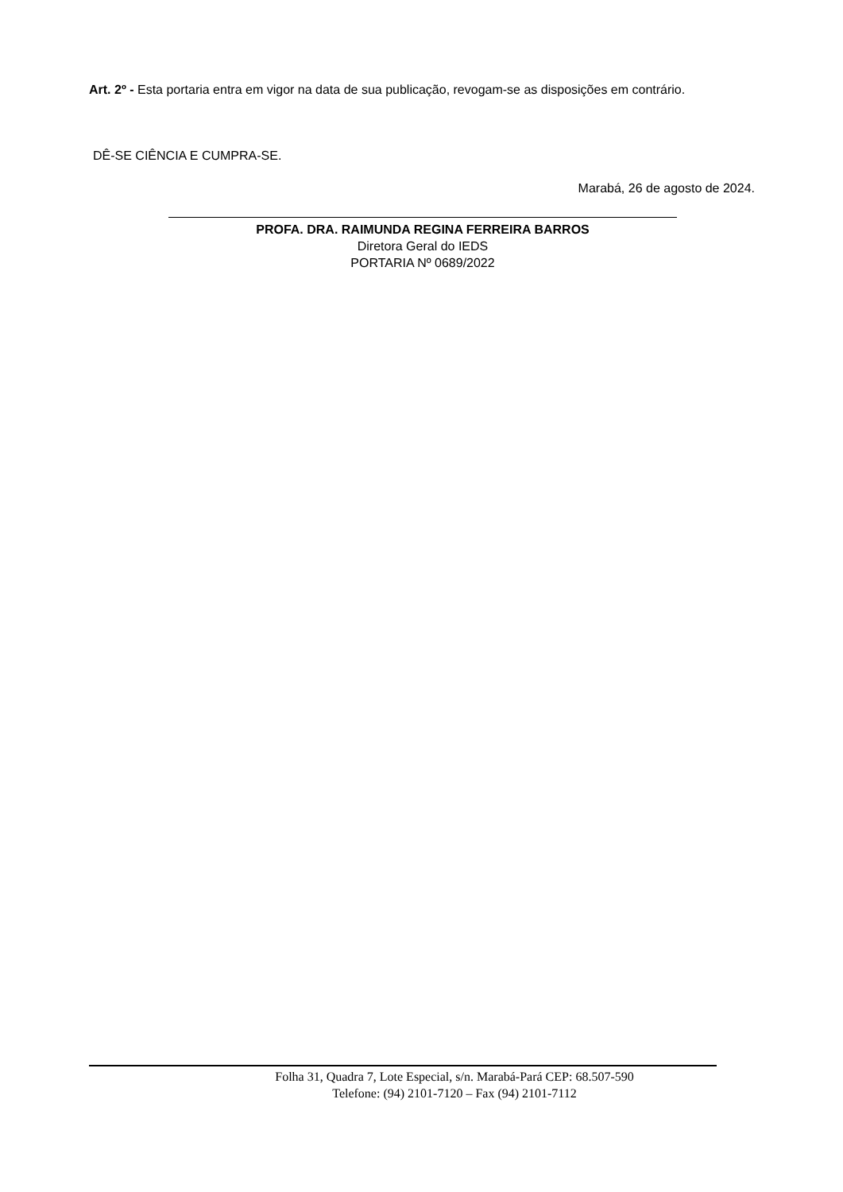Art. 2º - Esta portaria entra em vigor na data de sua publicação, revogam-se as disposições em contrário.
DÊ-SE CIÊNCIA E CUMPRA-SE.
Marabá, 26 de agosto de 2024.
PROFA. DRA. RAIMUNDA REGINA FERREIRA BARROS
Diretora Geral do IEDS
PORTARIA Nº 0689/2022
Folha 31, Quadra 7, Lote Especial, s/n. Marabá-Pará CEP: 68.507-590
Telefone: (94) 2101-7120 – Fax (94) 2101-7112